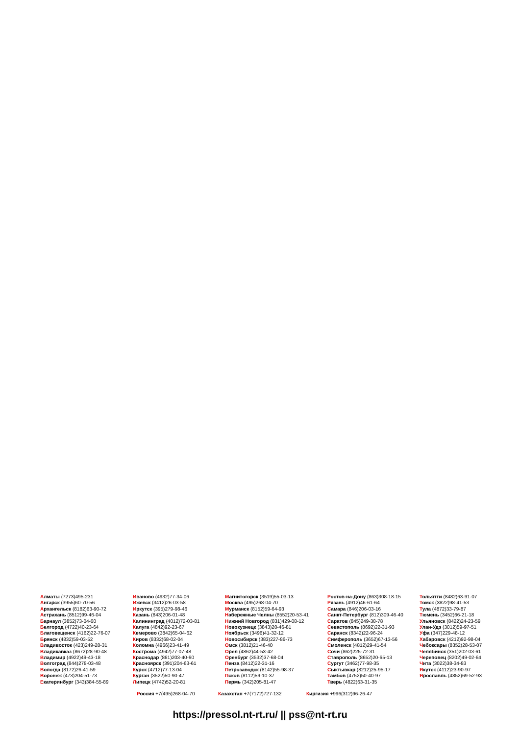Алматы (7273)495-231
Ангарск (3955)60-70-56
Архангельск (8182)63-90-72
Астрахань (8512)99-46-04
Барнаул (3852)73-04-60
Белгород (4722)40-23-64
Благовещенск (4162)22-76-07
Брянск (4832)59-03-52
Владивосток (423)249-28-31
Владикавказ (8672)28-90-48
Владимир (4922)49-43-18
Волгоград (844)278-03-48
Вологда (8172)26-41-59
Воронеж (473)204-51-73
Екатеринбург (343)384-55-89
Иваново (4932)77-34-06
Ижевск (3412)26-03-58
Иркутск (395)279-98-46
Казань (843)206-01-48
Калининград (4012)72-03-81
Калуга (4842)92-23-67
Кемерово (3842)65-04-62
Киров (8332)68-02-04
Коломна (4966)23-41-49
Кострома (4942)77-07-48
Краснодар (861)203-40-90
Красноярск (391)204-63-61
Курск (4712)77-13-04
Курган (3522)50-90-47
Липецк (4742)52-20-81
Магнитогорск (3519)55-03-13
Москва (495)268-04-70
Мурманск (8152)59-64-93
Набережные Челны (8552)20-53-41
Нижний Новгород (831)429-08-12
Новокузнецк (3843)20-46-81
Ноябрьск (3496)41-32-12
Новосибирск (383)227-86-73
Омск (3812)21-46-40
Орел (4862)44-53-42
Оренбург (3532)37-68-04
Пенза (8412)22-31-16
Петрозаводск (8142)55-98-37
Псков (8112)59-10-37
Пермь (342)205-81-47
Ростов-на-Дону (863)308-18-15
Рязань (4912)46-61-64
Самара (846)206-03-16
Санкт-Петербург (812)309-46-40
Саратов (845)249-38-78
Севастополь (8692)22-31-93
Саранск (8342)22-96-24
Симферополь (3652)67-13-56
Смоленск (4812)29-41-54
Сочи (862)225-72-31
Ставрополь (8652)20-65-13
Сургут (3462)77-98-35
Сыктывкар (8212)25-95-17
Тамбов (4752)50-40-97
Тверь (4822)63-31-35
Тольятти (8482)63-91-07
Томск (3822)98-41-53
Тула (4872)33-79-87
Тюмень (3452)66-21-18
Ульяновск (8422)24-23-59
Улан-Удэ (3012)59-97-51
Уфа (347)229-48-12
Хабаровск (4212)92-98-04
Чебоксары (8352)28-53-07
Челябинск (351)202-03-61
Череповец (8202)49-02-64
Чита (3022)38-34-83
Якутск (4112)23-90-97
Ярославль (4852)69-52-93
Россия +7(495)268-04-70 Казахстан +7(7172)727-132 Киргизия +996(312)96-26-47
https://pressol.nt-rt.ru/ || pss@nt-rt.ru